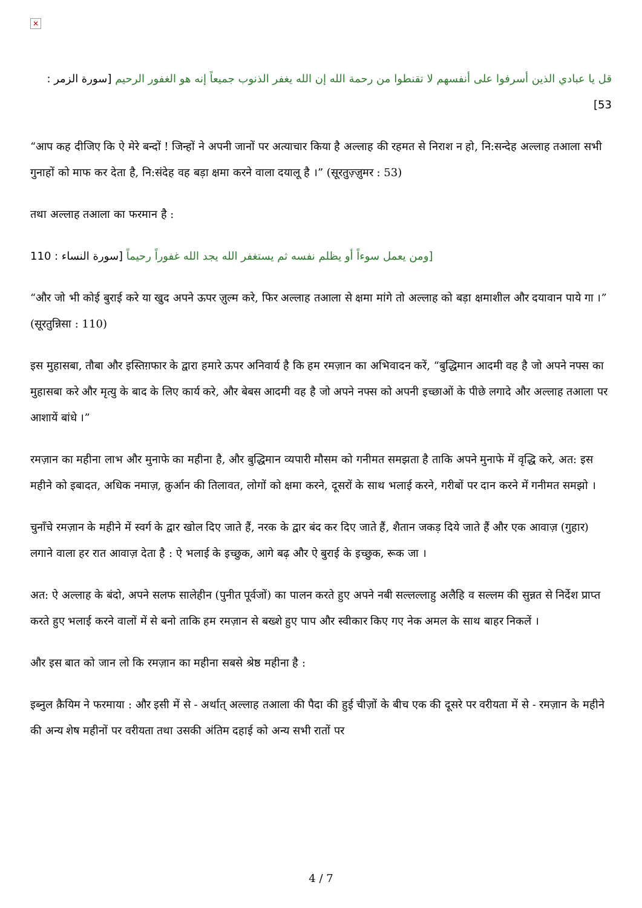✕
قل يا عبادي الذين أسرفوا على أنفسهم لا تقنطوا من رحمة الله إن الله يغفر الذنوب جميعاً إنه هو الغفور الرحيم [سورة الزمر : 53]
“आप कह दीजिए कि ऐ मेरे बन्दों ! जिन्हों ने अपनी जानों पर अत्याचार किया है अल्लाह की रहमत से निराश न हो, नि:सन्देह अल्लाह तआला सभी गुनाहों को माफ कर देता है, नि:संदेह वह बड़ा क्षमा करने वाला दयालू है ।” (सूरतुज़्ज़ुमर : 53)
तथा अल्लाह तआला का फरमान है :
[ومن يعمل سوءاً أو يظلم نفسه ثم يستغفر الله يجد الله غفوراً رحيماً [سورة النساء : 110
“और जो भी कोई बुराई करे या खुद अपने ऊपर ज़ुल्म करे, फिर अल्लाह तआला से क्षमा मांगे तो अल्लाह को बड़ा क्षमाशील और दयावान पाये गा ।” (सूरतुन्निसा : 110)
इस मुहासबा, तौबा और इस्तिग़फार के द्वारा हमारे ऊपर अनिवार्य है कि हम रमज़ान का अभिवादन करें, “बुद्धिमान आदमी वह है जो अपने नफ्स का मुहासबा करे और मृत्यु के बाद के लिए कार्य करे, और बेबस आदमी वह है जो अपने नफ्स को अपनी इच्छाओं के पीछे लगादे और अल्लाह तआला पर आशायें बांधे ।”
रमज़ान का महीना लाभ और मुनाफे का महीना है, और बुद्धिमान व्यपारी मौसम को गनीमत समझता है ताकि अपने मुनाफे में वृद्धि करे, अत: इस महीने को इबादत, अधिक नमाज़, क़ुर्आन की तिलावत, लोगों को क्षमा करने, दूसरों के साथ भलाई करने, गरीबों पर दान करने में गनीमत समझो ।
चुनाँचे रमज़ान के महीने में स्वर्ग के द्वार खोल दिए जाते हैं, नरक के द्वार बंद कर दिए जाते हैं, शैतान जकड़ दिये जाते हैं और एक आवाज़ (गुहार) लगाने वाला हर रात आवाज़ देता है : ऐ भलाई के इच्छुक, आगे बढ़ और ऐ बुराई के इच्छुक, रूक जा ।
अत: ऐ अल्लाह के बंदो, अपने सलफ सालेहीन (पुनीत पूर्वजों) का पालन करते हुए अपने नबी सल्लल्लाहु अलैहि व सल्लम की सुन्नत से निर्देश प्राप्त करते हुए भलाई करने वालों में से बनो ताकि हम रमज़ान से बख्शे हुए पाप और स्वीकार किए गए नेक अमल के साथ बाहर निकलें ।
और इस बात को जान लो कि रमज़ान का महीना सबसे श्रेष्ठ महीना है :
इब्नुल क़ैयिम ने फरमाया : और इसी में से - अर्थात् अल्लाह तआला की पैदा की हुई चीज़ों के बीच एक की दूसरे पर वरीयता में से - रमज़ान के महीने की अन्य शेष महीनों पर वरीयता तथा उसकी अंतिम दहाई को अन्य सभी रातों पर
4 / 7